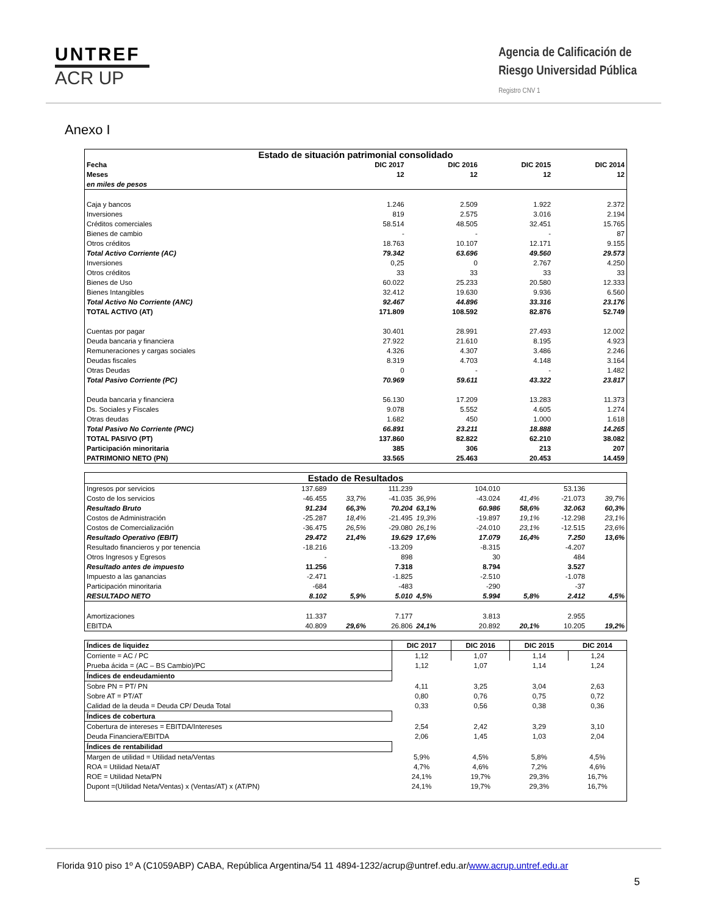UNTREF
ACR UP
Agencia de Calificación de
Riesgo Universidad Pública
Registro CNV 1
Anexo I
| Estado de situación patrimonial consolidado | | | | |
| Fecha | DIC 2017 | DIC 2016 | DIC 2015 | DIC 2014 |
| Meses | 12 | 12 | 12 | 12 |
| en miles de pesos | | | | |
| Caja y bancos | 1.246 | 2.509 | 1.922 | 2.372 |
| Inversiones | 819 | 2.575 | 3.016 | 2.194 |
| Créditos comerciales | 58.514 | 48.505 | 32.451 | 15.765 |
| Bienes de cambio | - | - | - | 87 |
| Otros créditos | 18.763 | 10.107 | 12.171 | 9.155 |
| Total Activo Corriente (AC) | 79.342 | 63.696 | 49.560 | 29.573 |
| Inversiones | 0,25 | 0 | 2.767 | 4.250 |
| Otros créditos | 33 | 33 | 33 | 33 |
| Bienes de Uso | 60.022 | 25.233 | 20.580 | 12.333 |
| Bienes Intangibles | 32.412 | 19.630 | 9.936 | 6.560 |
| Total Activo No Corriente (ANC) | 92.467 | 44.896 | 33.316 | 23.176 |
| TOTAL ACTIVO (AT) | 171.809 | 108.592 | 82.876 | 52.749 |
| Cuentas por pagar | 30.401 | 28.991 | 27.493 | 12.002 |
| Deuda bancaria y financiera | 27.922 | 21.610 | 8.195 | 4.923 |
| Remuneraciones y cargas sociales | 4.326 | 4.307 | 3.486 | 2.246 |
| Deudas fiscales | 8.319 | 4.703 | 4.148 | 3.164 |
| Otras Deudas | 0 | - | - | 1.482 |
| Total Pasivo Corriente (PC) | 70.969 | 59.611 | 43.322 | 23.817 |
| Deuda bancaria y financiera | 56.130 | 17.209 | 13.283 | 11.373 |
| Ds. Sociales y Fiscales | 9.078 | 5.552 | 4.605 | 1.274 |
| Otras deudas | 1.682 | 450 | 1.000 | 1.618 |
| Total Pasivo No Corriente (PNC) | 66.891 | 23.211 | 18.888 | 14.265 |
| TOTAL PASIVO (PT) | 137.860 | 82.822 | 62.210 | 38.082 |
| Participación minoritaria | 385 | 306 | 213 | 207 |
| PATRIMONIO NETO (PN) | 33.565 | 25.463 | 20.453 | 14.459 |
| Estado de Resultados | | | | | | | | |
| Ingresos por servicios | 137.689 | | 111.239 | | 104.010 | | 53.136 | |
| Costo de los servicios | -46.455 | 33,7% | -41.035 | 36,9% | -43.024 | 41,4% | -21.073 | 39,7% |
| Resultado Bruto | 91.234 | 66,3% | 70.204 | 63,1% | 60.986 | 58,6% | 32.063 | 60,3% |
| Costos de Administración | -25.287 | 18,4% | -21.495 | 19,3% | -19.897 | 19,1% | -12.298 | 23,1% |
| Costos de Comercialización | -36.475 | 26,5% | -29.080 | 26,1% | -24.010 | 23,1% | -12.515 | 23,6% |
| Resultado Operativo (EBIT) | 29.472 | 21,4% | 19.629 | 17,6% | 17.079 | 16,4% | 7.250 | 13,6% |
| Resultado financieros y por tenencia | -18.216 | | -13.209 | | -8.315 | | -4.207 | |
| Otros Ingresos y Egresos | - | | 898 | | 30 | | 484 | |
| Resultado antes de impuesto | 11.256 | | 7.318 | | 8.794 | | 3.527 | |
| Impuesto a las ganancias | -2.471 | | -1.825 | | -2.510 | | -1.078 | |
| Participación minoritaria | -684 | | -483 | | -290 | | -37 | |
| RESULTADO NETO | 8.102 | 5,9% | 5.010 | 4,5% | 5.994 | 5,8% | 2.412 | 4,5% |
| Amortizaciones | 11.337 | | 7.177 | | 3.813 | | 2.955 | |
| EBITDA | 40.809 | 29,6% | 26.806 | 24,1% | 20.892 | 20,1% | 10.205 | 19,2% |
| Índices de liquidez | DIC 2017 | DIC 2016 | DIC 2015 | DIC 2014 |
| Corriente = AC / PC | 1,12 | 1,07 | 1,14 | 1,24 |
| Prueba ácida = (AC – BS Cambio)/PC | 1,12 | 1,07 | 1,14 | 1,24 |
| Índices de endeudamiento | | | | |
| Sobre PN = PT/ PN | 4,11 | 3,25 | 3,04 | 2,63 |
| Sobre AT = PT/AT | 0,80 | 0,76 | 0,75 | 0,72 |
| Calidad de la deuda = Deuda CP/ Deuda Total | 0,33 | 0,56 | 0,38 | 0,36 |
| Índices de cobertura | | | | |
| Cobertura de intereses = EBITDA/Intereses | 2,54 | 2,42 | 3,29 | 3,10 |
| Deuda Financiera/EBITDA | 2,06 | 1,45 | 1,03 | 2,04 |
| Índices de rentabilidad | | | | |
| Margen de utilidad = Utilidad neta/Ventas | 5,9% | 4,5% | 5,8% | 4,5% |
| ROA = Utilidad Neta/AT | 4,7% | 4,6% | 7,2% | 4,6% |
| ROE = Utilidad Neta/PN | 24,1% | 19,7% | 29,3% | 16,7% |
| Dupont =(Utilidad Neta/Ventas) x (Ventas/AT) x (AT/PN) | 24,1% | 19,7% | 29,3% | 16,7% |
Florida 910 piso 1º A (C1059ABP) CABA, República Argentina/54 11 4894-1232/acrup@untref.edu.ar/www.acrup.untref.edu.ar
5